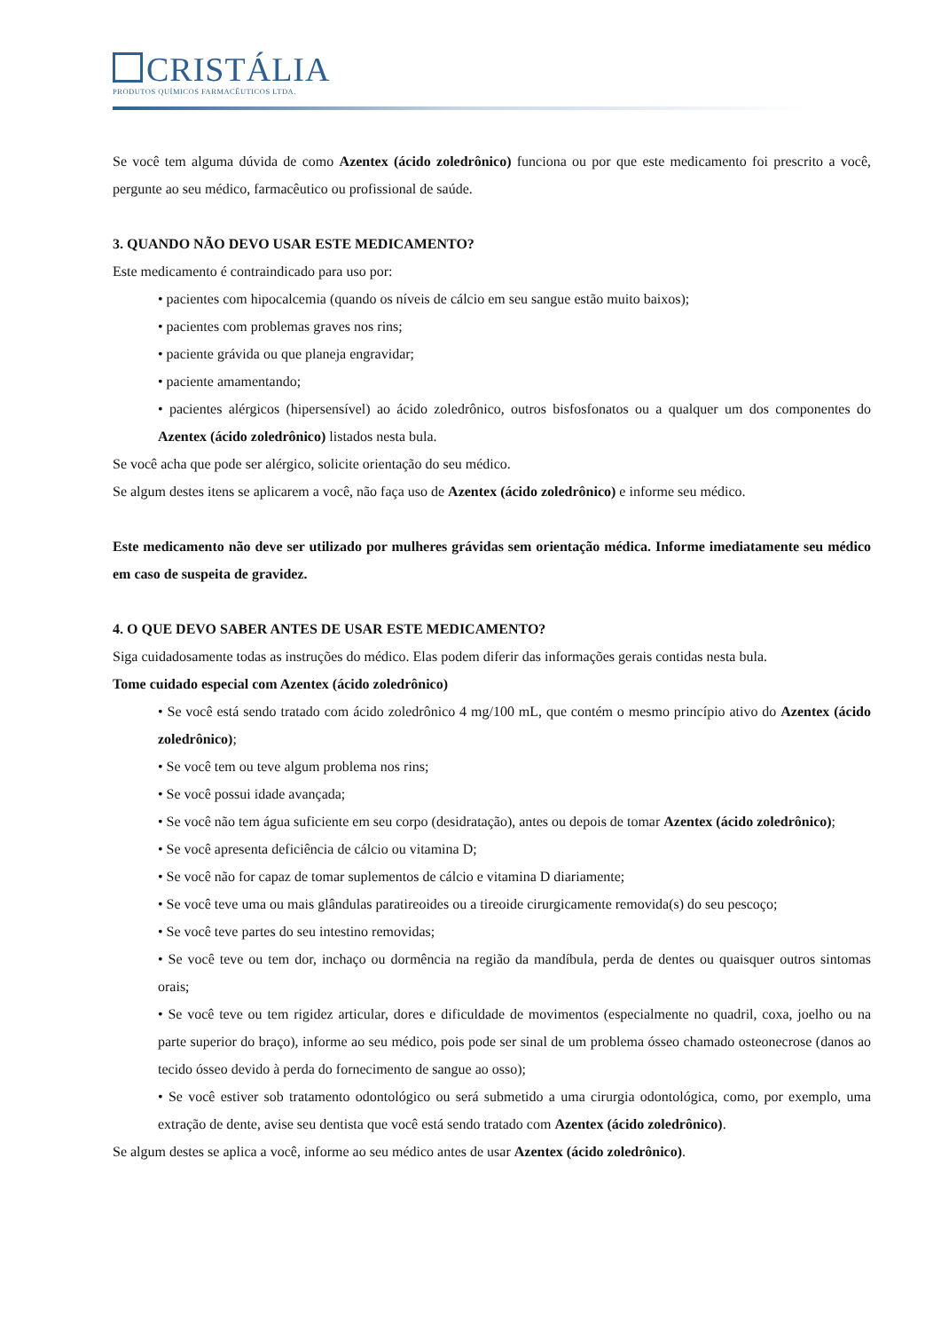CRISTÁLIA
PRODUTOS QUÍMICOS FARMACÊUTICOS LTDA.
Se você tem alguma dúvida de como Azentex (ácido zoledrônico) funciona ou por que este medicamento foi prescrito a você, pergunte ao seu médico, farmacêutico ou profissional de saúde.
3. QUANDO NÃO DEVO USAR ESTE MEDICAMENTO?
Este medicamento é contraindicado para uso por:
• pacientes com hipocalcemia (quando os níveis de cálcio em seu sangue estão muito baixos);
• pacientes com problemas graves nos rins;
• paciente grávida ou que planeja engravidar;
• paciente amamentando;
• pacientes alérgicos (hipersensível) ao ácido zoledrônico, outros bisfosfonatos ou a qualquer um dos componentes do Azentex (ácido zoledrônico) listados nesta bula.
Se você acha que pode ser alérgico, solicite orientação do seu médico.
Se algum destes itens se aplicarem a você, não faça uso de Azentex (ácido zoledrônico) e informe seu médico.
Este medicamento não deve ser utilizado por mulheres grávidas sem orientação médica. Informe imediatamente seu médico em caso de suspeita de gravidez.
4. O QUE DEVO SABER ANTES DE USAR ESTE MEDICAMENTO?
Siga cuidadosamente todas as instruções do médico. Elas podem diferir das informações gerais contidas nesta bula.
Tome cuidado especial com Azentex (ácido zoledrônico)
• Se você está sendo tratado com ácido zoledrônico 4 mg/100 mL, que contém o mesmo princípio ativo do Azentex (ácido zoledrônico);
• Se você tem ou teve algum problema nos rins;
• Se você possui idade avançada;
• Se você não tem água suficiente em seu corpo (desidratação), antes ou depois de tomar Azentex (ácido zoledrônico);
• Se você apresenta deficiência de cálcio ou vitamina D;
• Se você não for capaz de tomar suplementos de cálcio e vitamina D diariamente;
• Se você teve uma ou mais glândulas paratireoides ou a tireoide cirurgicamente removida(s) do seu pescoço;
• Se você teve partes do seu intestino removidas;
• Se você teve ou tem dor, inchaço ou dormência na região da mandíbula, perda de dentes ou quaisquer outros sintomas orais;
• Se você teve ou tem rigidez articular, dores e dificuldade de movimentos (especialmente no quadril, coxa, joelho ou na parte superior do braço), informe ao seu médico, pois pode ser sinal de um problema ósseo chamado osteonecrose (danos ao tecido ósseo devido à perda do fornecimento de sangue ao osso);
• Se você estiver sob tratamento odontológico ou será submetido a uma cirurgia odontológica, como, por exemplo, uma extração de dente, avise seu dentista que você está sendo tratado com Azentex (ácido zoledrônico).
Se algum destes se aplica a você, informe ao seu médico antes de usar Azentex (ácido zoledrônico).